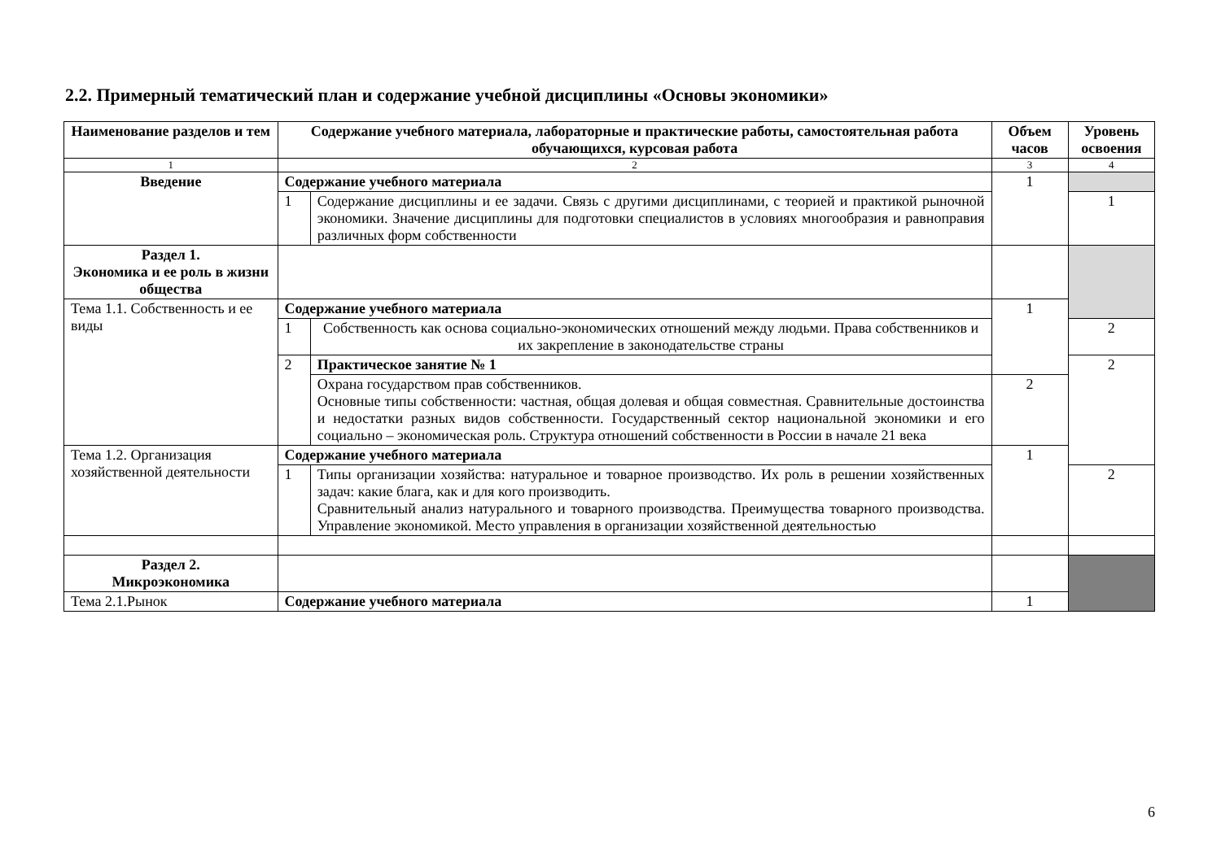2.2. Примерный тематический план и содержание учебной дисциплины «Основы экономики»
| Наименование разделов и тем | Содержание учебного материала, лабораторные и практические работы, самостоятельная работа обучающихся, курсовая работа | | Объем часов | Уровень освоения |
| --- | --- | --- | --- | --- |
| 1 | 2 | | 3 | 4 |
| Введение | Содержание учебного материала | | 1 | |
| | 1 | Содержание дисциплины и ее задачи. Связь с другими дисциплинами, с теорией и практикой рыночной экономики. Значение дисциплины для подготовки специалистов в условиях многообразия и равноправия различных форм собственности | | 1 |
| Раздел 1. Экономика и ее роль в жизни общества | | | | |
| Тема 1.1. Собственность и ее виды | Содержание учебного материала | | 1 | |
| | 1 | Собственность как основа социально-экономических отношений между людьми. Права собственников и их закрепление в законодательстве страны | | 2 |
| | 2 | Практическое занятие № 1 | | 2 |
| | | Охрана государством прав собственников. Основные типы собственности: частная, общая долевая и общая совместная. Сравнительные достоинства и недостатки разных видов собственности. Государственный сектор национальной экономики и его социально – экономическая роль. Структура отношений собственности в России в начале 21 века | 2 | |
| Тема 1.2. Организация хозяйственной деятельности | Содержание учебного материала | | 1 | |
| | 1 | Типы организации хозяйства: натуральное и товарное производство. Их роль в решении хозяйственных задач: какие блага, как и для кого производить. Сравнительный анализ натурального и товарного производства. Преимущества товарного производства. Управление экономикой. Место управления в организации хозяйственной деятельностью | | 2 |
| Раздел 2. Микроэкономика | | | | |
| Тема 2.1.Рынок | Содержание учебного материала | | 1 | |
6